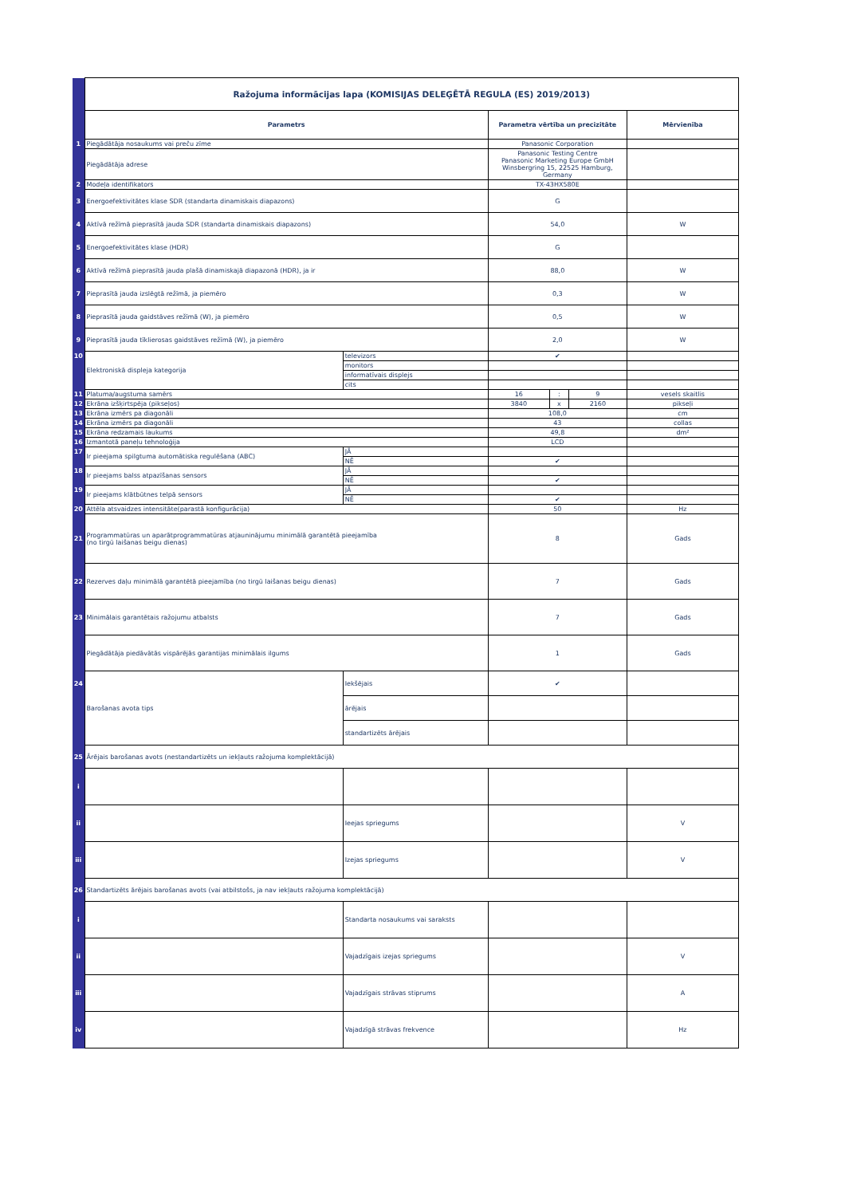| | Ražojuma informācijas lapa (KOMISIJAS DELEĢĒTĀ REGULA (ES) 2019/2013) | | | | | |
| | Parametrs | | Parametra vērtība un precizitāte | | | Mērvienība |
| 1 | Piegādātāja nosaukums vai preču zīme | | Panasonic Corporation | | | |
| | Piegādātāja adrese | | Panasonic Testing Centre Panasonic Marketing Europe GmbH Winsbergring 15, 22525 Hamburg, Germany | | | |
| 2 | Modeļa identifikators | | TX-43HX580E | | | |
| 3 | Energoefektivitātes klase SDR (standarta dinamiskais diapazons) | | G | | | |
| 4 | Aktīvā režīmā pieprasītā jauda SDR (standarta dinamiskais diapazons) | | 54,0 | | | W |
| 5 | Energoefektivitātes klase (HDR) | | G | | | |
| 6 | Aktīvā režīmā pieprasītā jauda plašā dinamiskajā diapazonā (HDR), ja ir | | 88,0 | | | W |
| 7 | Pieprasītā jauda izslēgtā režīmā, ja piemēro | | 0,3 | | | W |
| 8 | Pieprasītā jauda gaidstāves režīmā (W), ja piemēro | | 0,5 | | | W |
| 9 | Pieprasītā jauda tīklierosas gaidstāves režīmā (W), ja piemēro | | 2,0 | | | W |
| 10 | Elektroniskā displeja kategorija | televizors | ✔ | | | |
| | | monitors | | | | |
| | | informatīvais displejs | | | | |
| | | cits | | | | |
| 11 | Platuma/augstuma samērs | | 16 | : | 9 | vesels skaitlis |
| 12 | Ekrāna izšķirtspēja (pikseļos) | | 3840 | x | 2160 | pikseļi |
| 13 | Ekrāna izmērs pa diagonāli | | 108,0 | | | cm |
| 14 | Ekrāna izmērs pa diagonāli | | 43 | | | collas |
| 15 | Ekrāna redzamais laukums | | 49,8 | | | dm² |
| 16 | Izmantotā paneļu tehnoloģija | | LCD | | | |
| 17 | Ir pieejama spilgtuma automātiska regulēšana (ABC) | JĀ | | | | |
| | | NĒ | ✔ | | | |
| 18 | Ir pieejams balss atpazīšanas sensors | JĀ | | | | |
| | | NĒ | ✔ | | | |
| 19 | Ir pieejams klātbūtnes telpā sensors | JĀ | | | | |
| | | NĒ | ✔ | | | |
| 20 | Attēla atsvaidzes intensitāte(parastā konfigurācija) | | 50 | | | Hz |
| 21 | Programmatūras un aparātprogrammatūras atjauninājumu minimālā garantētā pieejamība (no tirgū laišanas beigu dienas) | | 8 | | | Gads |
| 22 | Rezerves daļu minimālā garantētā pieejamība (no tirgū laišanas beigu dienas) | | 7 | | | Gads |
| 23 | Minimālais garantētais ražojumu atbalsts | | 7 | | | Gads |
| | Piegādātāja piedāvātās vispārējās garantijas minimālais ilgums | | 1 | | | Gads |
| 24 | Barošanas avota tips | Iekšējais | ✔ | | | |
| | | ārējais | | | | |
| | | standartizēts ārējais | | | | |
| 25 | Ārējais barošanas avots (nestandartizēts un iekļauts ražojuma komplektācijā) | | | | | |
| i | | | | | | |
| ii | | Ieejas spriegums | | | | V |
| iii | | Izejas spriegums | | | | V |
| 26 | Standartizēts ārējais barošanas avots (vai atbilstošs, ja nav iekļauts ražojuma komplektācijā) | | | | | |
| i | | Standarta nosaukums vai saraksts | | | | |
| ii | | Vajadzīgais izejas spriegums | | | | V |
| iii | | Vajadzīgais strāvas stiprums | | | | A |
| iv | | Vajadzīgā strāvas frekvence | | | | Hz |